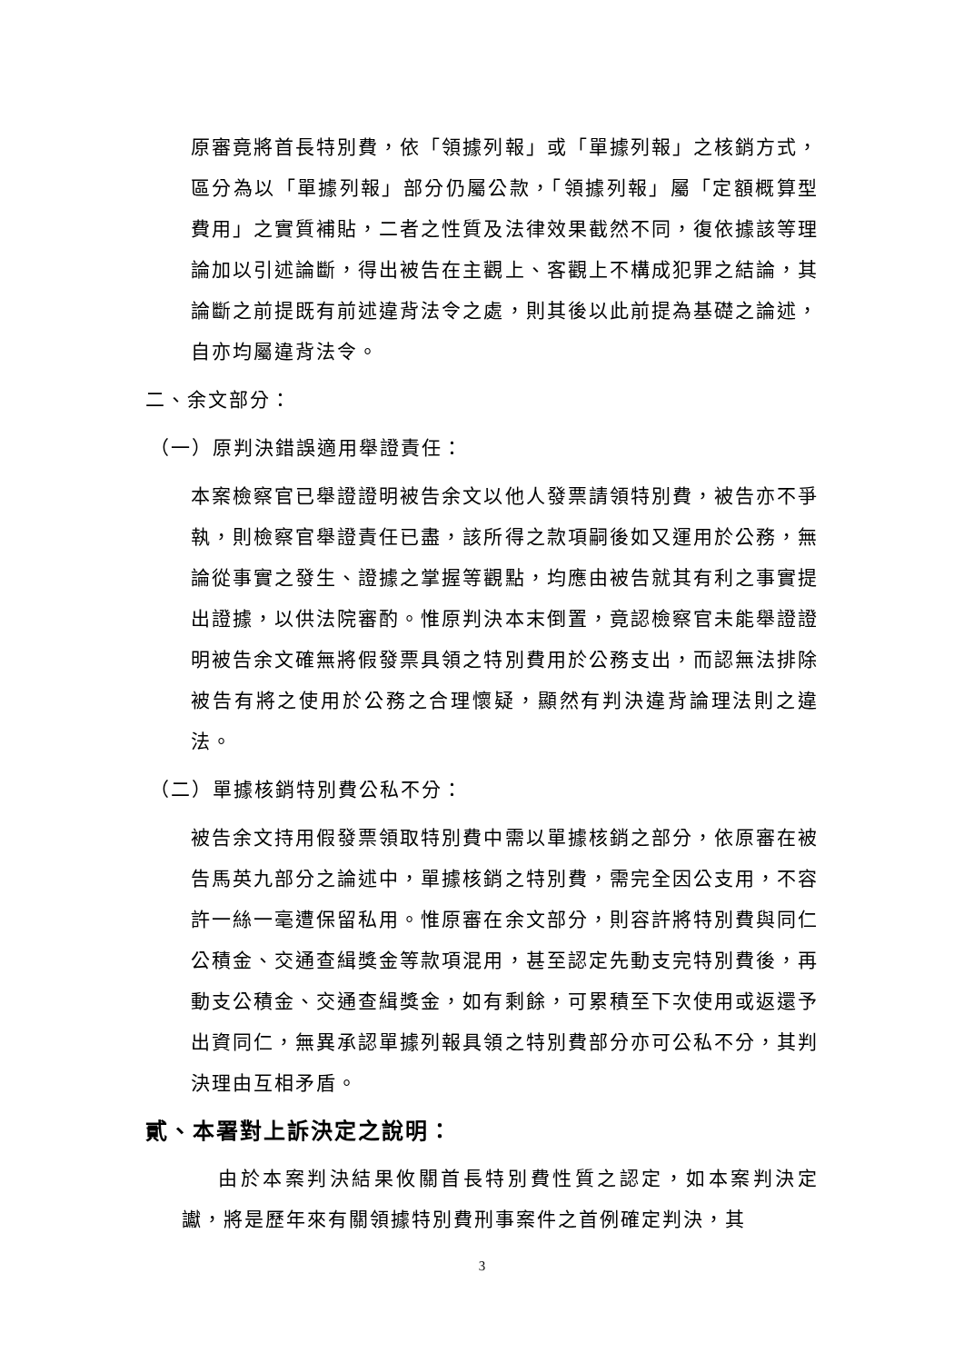原審竟將首長特別費，依「領據列報」或「單據列報」之核銷方式，區分為以「單據列報」部分仍屬公款，「領據列報」屬「定額概算型費用」之實質補貼，二者之性質及法律效果截然不同，復依據該等理論加以引述論斷，得出被告在主觀上、客觀上不構成犯罪之結論，其論斷之前提既有前述違背法令之處，則其後以此前提為基礎之論述，自亦均屬違背法令。
二、余文部分：
（一）原判決錯誤適用舉證責任：
本案檢察官已舉證證明被告余文以他人發票請領特別費，被告亦不爭執，則檢察官舉證責任已盡，該所得之款項嗣後如又運用於公務，無論從事實之發生、證據之掌握等觀點，均應由被告就其有利之事實提出證據，以供法院審酌。惟原判決本末倒置，竟認檢察官未能舉證證明被告余文確無將假發票具領之特別費用於公務支出，而認無法排除被告有將之使用於公務之合理懷疑，顯然有判決違背論理法則之違法。
（二）單據核銷特別費公私不分：
被告余文持用假發票領取特別費中需以單據核銷之部分，依原審在被告馬英九部分之論述中，單據核銷之特別費，需完全因公支用，不容許一絲一毫遭保留私用。惟原審在余文部分，則容許將特別費與同仁公積金、交通查緝獎金等款項混用，甚至認定先動支完特別費後，再動支公積金、交通查緝獎金，如有剩餘，可累積至下次使用或返還予出資同仁，無異承認單據列報具領之特別費部分亦可公私不分，其判決理由互相矛盾。
貳、本署對上訴決定之說明：
由於本案判決結果攸關首長特別費性質之認定，如本案判決定讞，將是歷年來有關領據特別費刑事案件之首例確定判決，其
3